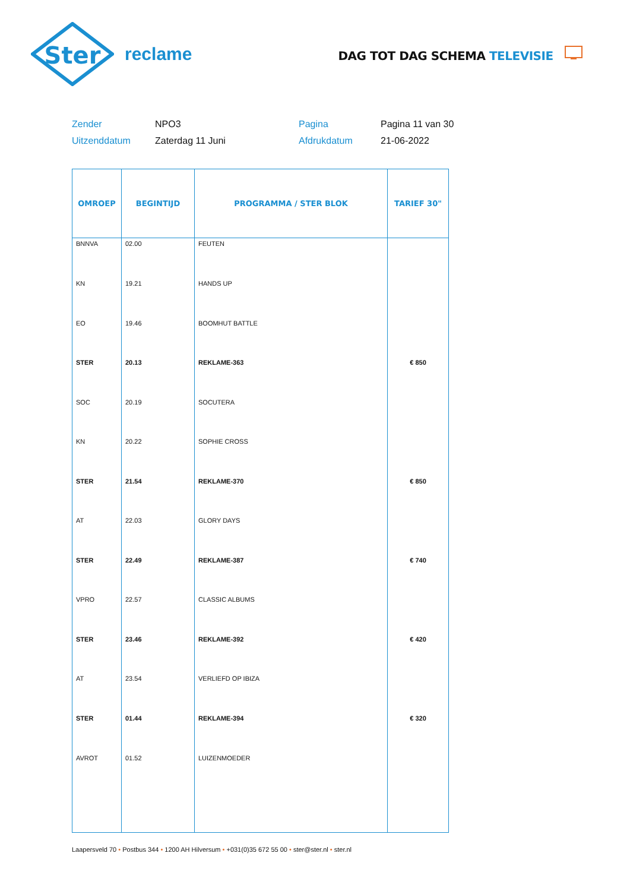Ster
reclame
DAG TOT DAG SCHEMA TELEVISIE
Zender
NPO3
Pagina
Pagina 11 van 30
Uitzenddatum
Zaterdag 11 Juni
Afdrukdatum
21-06-2022
| OMROEP | BEGINTIJD | PROGRAMMA / STER BLOK | TARIEF 30" |
| --- | --- | --- | --- |
| BNNVA | 02.00 | FEUTEN | |
| KN | 19.21 | HANDS UP | |
| EO | 19.46 | BOOMHUT BATTLE | |
| STER | 20.13 | REKLAME-363 | € 850 |
| SOC | 20.19 | SOCUTERA | |
| KN | 20.22 | SOPHIE CROSS | |
| STER | 21.54 | REKLAME-370 | € 850 |
| AT | 22.03 | GLORY DAYS | |
| STER | 22.49 | REKLAME-387 | € 740 |
| VPRO | 22.57 | CLASSIC ALBUMS | |
| STER | 23.46 | REKLAME-392 | € 420 |
| AT | 23.54 | VERLIEFD OP IBIZA | |
| STER | 01.44 | REKLAME-394 | € 320 |
| AVROT | 01.52 | LUIZENMOEDER | |
Laapersveld 70 • Postbus 344 • 1200 AH Hilversum • +031(0)35 672 55 00 • ster@ster.nl • ster.nl